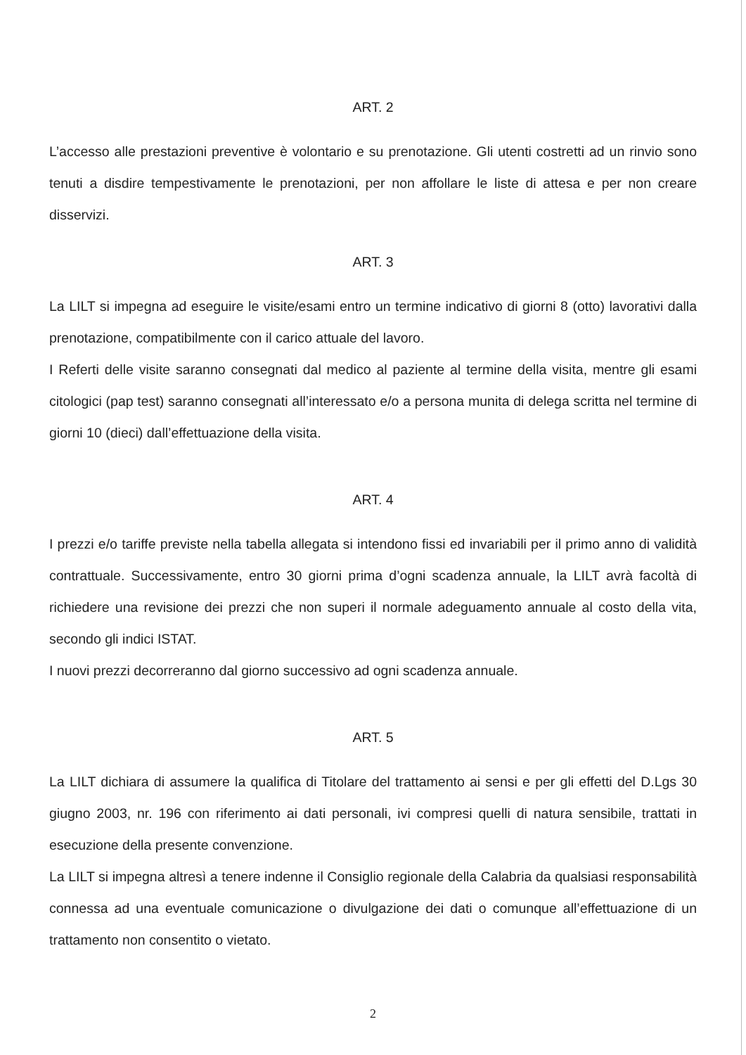ART. 2
L’accesso alle prestazioni preventive è volontario e su prenotazione. Gli utenti costretti ad un rinvio sono tenuti a disdire tempestivamente le prenotazioni, per non affollare le liste di attesa e per non creare disservizi.
ART. 3
La LILT si impegna ad eseguire le visite/esami entro un termine indicativo di giorni 8 (otto) lavorativi dalla prenotazione, compatibilmente con il carico attuale del lavoro.
I Referti delle visite saranno consegnati dal medico al paziente al termine della visita, mentre gli esami citologici (pap test) saranno consegnati all’interessato e/o a persona munita di delega scritta nel termine di giorni 10 (dieci) dall’effettuazione della visita.
ART. 4
I prezzi e/o tariffe previste nella tabella allegata si intendono fissi ed invariabili per il primo anno di validità contrattuale. Successivamente, entro 30 giorni prima d’ogni scadenza annuale, la LILT avrà facoltà di richiedere una revisione dei prezzi che non superi il normale adeguamento annuale al costo della vita, secondo gli indici ISTAT.
I nuovi prezzi decorreranno dal giorno successivo ad ogni scadenza annuale.
ART. 5
La LILT dichiara di assumere la qualifica di Titolare del trattamento ai sensi e per gli effetti del D.Lgs 30 giugno 2003, nr. 196 con riferimento ai dati personali, ivi compresi quelli di natura sensibile, trattati in esecuzione della presente convenzione.
La LILT si impegna altresì a tenere indenne il Consiglio regionale della Calabria da qualsiasi responsabilità connessa ad una eventuale comunicazione o divulgazione dei dati o comunque all’effettuazione di un trattamento non consentito o vietato.
2